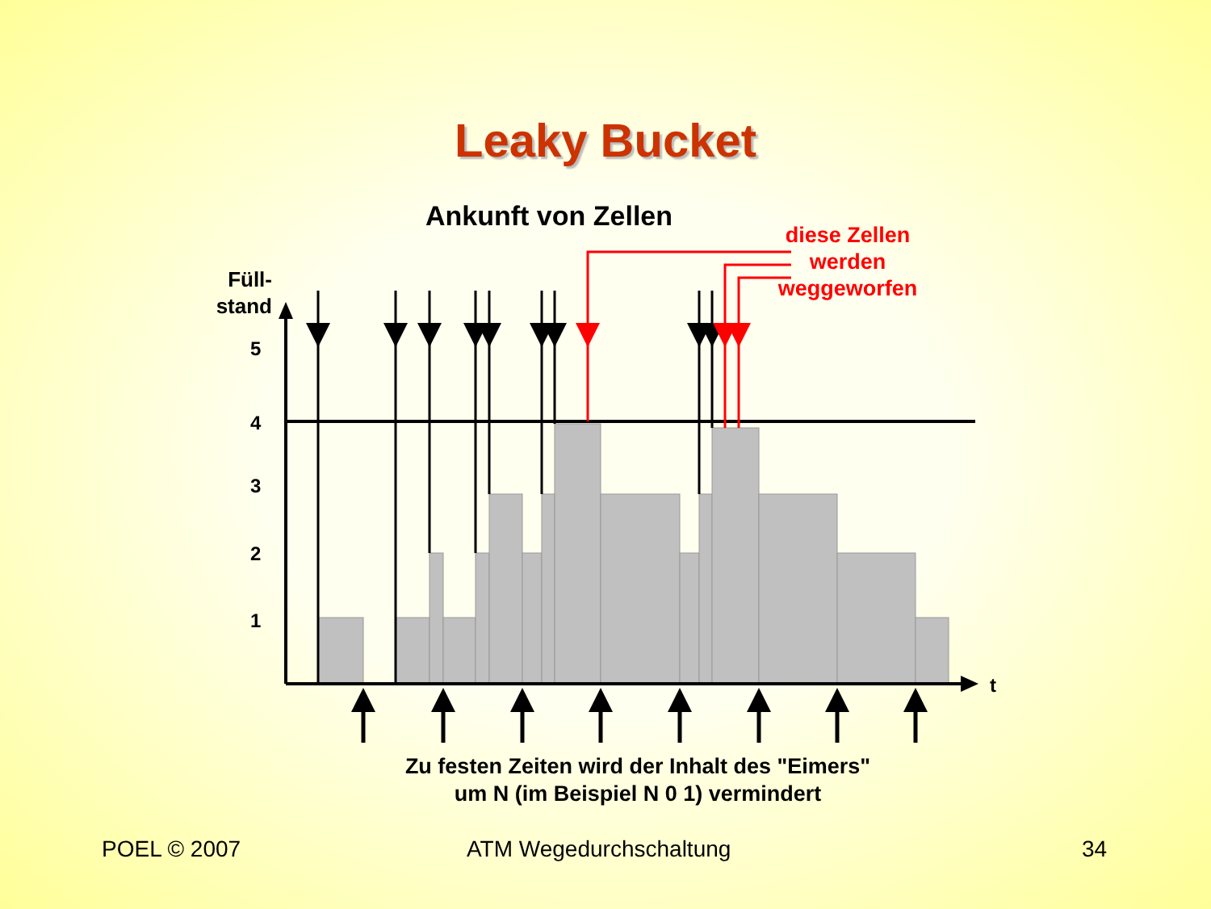Leaky Bucket
Ankunft von Zellen
diese Zellen werden weggeworfen
Füll-
stand
5
4
3
2
1
t
Zu festen Zeiten wird der Inhalt des "Eimers"
um N (im Beispiel N 0 1) vermindert
POEL © 2007 ATM Wegedurchschaltung 34